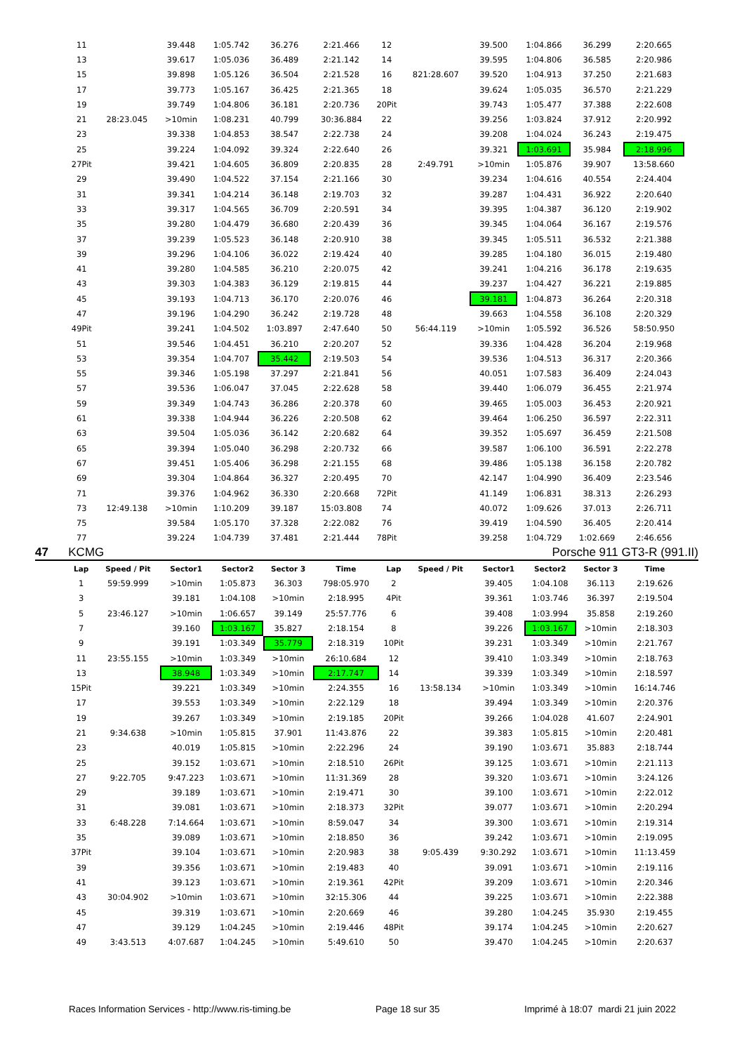| 11 | | 39.448 | 1:05.742 | 36.276 | 2:21.466 | 12 | | 39.500 | 1:04.866 | 36.299 | 2:20.665 |
| 13 | | 39.617 | 1:05.036 | 36.489 | 2:21.142 | 14 | | 39.595 | 1:04.806 | 36.585 | 2:20.986 |
| 15 | | 39.898 | 1:05.126 | 36.504 | 2:21.528 | 16 | 821:28.607 | 39.520 | 1:04.913 | 37.250 | 2:21.683 |
| 17 | | 39.773 | 1:05.167 | 36.425 | 2:21.365 | 18 | | 39.624 | 1:05.035 | 36.570 | 2:21.229 |
| 19 | | 39.749 | 1:04.806 | 36.181 | 2:20.736 | 20Pit | | 39.743 | 1:05.477 | 37.388 | 2:22.608 |
| 21 | 28:23.045 | >10min | 1:08.231 | 40.799 | 30:36.884 | 22 | | 39.256 | 1:03.824 | 37.912 | 2:20.992 |
| 23 | | 39.338 | 1:04.853 | 38.547 | 2:22.738 | 24 | | 39.208 | 1:04.024 | 36.243 | 2:19.475 |
| 25 | | 39.224 | 1:04.092 | 39.324 | 2:22.640 | 26 | | 39.321 | 1:03.691 | 35.984 | 2:18.996 |
| 27Pit | | 39.421 | 1:04.605 | 36.809 | 2:20.835 | 28 | 2:49.791 | >10min | 1:05.876 | 39.907 | 13:58.660 |
| 29 | | 39.490 | 1:04.522 | 37.154 | 2:21.166 | 30 | | 39.234 | 1:04.616 | 40.554 | 2:24.404 |
| 31 | | 39.341 | 1:04.214 | 36.148 | 2:19.703 | 32 | | 39.287 | 1:04.431 | 36.922 | 2:20.640 |
| 33 | | 39.317 | 1:04.565 | 36.709 | 2:20.591 | 34 | | 39.395 | 1:04.387 | 36.120 | 2:19.902 |
| 35 | | 39.280 | 1:04.479 | 36.680 | 2:20.439 | 36 | | 39.345 | 1:04.064 | 36.167 | 2:19.576 |
| 37 | | 39.239 | 1:05.523 | 36.148 | 2:20.910 | 38 | | 39.345 | 1:05.511 | 36.532 | 2:21.388 |
| 39 | | 39.296 | 1:04.106 | 36.022 | 2:19.424 | 40 | | 39.285 | 1:04.180 | 36.015 | 2:19.480 |
| 41 | | 39.280 | 1:04.585 | 36.210 | 2:20.075 | 42 | | 39.241 | 1:04.216 | 36.178 | 2:19.635 |
| 43 | | 39.303 | 1:04.383 | 36.129 | 2:19.815 | 44 | | 39.237 | 1:04.427 | 36.221 | 2:19.885 |
| 45 | | 39.193 | 1:04.713 | 36.170 | 2:20.076 | 46 | | 39.181 | 1:04.873 | 36.264 | 2:20.318 |
| 47 | | 39.196 | 1:04.290 | 36.242 | 2:19.728 | 48 | | 39.663 | 1:04.558 | 36.108 | 2:20.329 |
| 49Pit | | 39.241 | 1:04.502 | 1:03.897 | 2:47.640 | 50 | 56:44.119 | >10min | 1:05.592 | 36.526 | 58:50.950 |
| 51 | | 39.546 | 1:04.451 | 36.210 | 2:20.207 | 52 | | 39.336 | 1:04.428 | 36.204 | 2:19.968 |
| 53 | | 39.354 | 1:04.707 | 35.442 | 2:19.503 | 54 | | 39.536 | 1:04.513 | 36.317 | 2:20.366 |
| 55 | | 39.346 | 1:05.198 | 37.297 | 2:21.841 | 56 | | 40.051 | 1:07.583 | 36.409 | 2:24.043 |
| 57 | | 39.536 | 1:06.047 | 37.045 | 2:22.628 | 58 | | 39.440 | 1:06.079 | 36.455 | 2:21.974 |
| 59 | | 39.349 | 1:04.743 | 36.286 | 2:20.378 | 60 | | 39.465 | 1:05.003 | 36.453 | 2:20.921 |
| 61 | | 39.338 | 1:04.944 | 36.226 | 2:20.508 | 62 | | 39.464 | 1:06.250 | 36.597 | 2:22.311 |
| 63 | | 39.504 | 1:05.036 | 36.142 | 2:20.682 | 64 | | 39.352 | 1:05.697 | 36.459 | 2:21.508 |
| 65 | | 39.394 | 1:05.040 | 36.298 | 2:20.732 | 66 | | 39.587 | 1:06.100 | 36.591 | 2:22.278 |
| 67 | | 39.451 | 1:05.406 | 36.298 | 2:21.155 | 68 | | 39.486 | 1:05.138 | 36.158 | 2:20.782 |
| 69 | | 39.304 | 1:04.864 | 36.327 | 2:20.495 | 70 | | 42.147 | 1:04.990 | 36.409 | 2:23.546 |
| 71 | | 39.376 | 1:04.962 | 36.330 | 2:20.668 | 72Pit | | 41.149 | 1:06.831 | 38.313 | 2:26.293 |
| 73 | 12:49.138 | >10min | 1:10.209 | 39.187 | 15:03.808 | 74 | | 40.072 | 1:09.626 | 37.013 | 2:26.711 |
| 75 | | 39.584 | 1:05.170 | 37.328 | 2:22.082 | 76 | | 39.419 | 1:04.590 | 36.405 | 2:20.414 |
| 77 | | 39.224 | 1:04.739 | 37.481 | 2:21.444 | 78Pit | | 39.258 | 1:04.729 | 1:02.669 | 2:46.656 |
47 KCMG Porsche 911 GT3-R (991.II)
| Lap | Speed / Pit | Sector1 | Sector2 | Sector 3 | Time | Lap | Speed / Pit | Sector1 | Sector2 | Sector 3 | Time |
| --- | --- | --- | --- | --- | --- | --- | --- | --- | --- | --- | --- |
| 1 | 59:59.999 | >10min | 1:05.873 | 36.303 | 798:05.970 | 2 | | 39.405 | 1:04.108 | 36.113 | 2:19.626 |
| 3 | | 39.181 | 1:04.108 | >10min | 2:18.995 | 4Pit | | 39.361 | 1:03.746 | 36.397 | 2:19.504 |
| 5 | 23:46.127 | >10min | 1:06.657 | 39.149 | 25:57.776 | 6 | | 39.408 | 1:03.994 | 35.858 | 2:19.260 |
| 7 | | 39.160 | 1:03.167 | 35.827 | 2:18.154 | 8 | | 39.226 | 1:03.167 | >10min | 2:18.303 |
| 9 | | 39.191 | 1:03.349 | 35.779 | 2:18.319 | 10Pit | | 39.231 | 1:03.349 | >10min | 2:21.767 |
| 11 | 23:55.155 | >10min | 1:03.349 | >10min | 26:10.684 | 12 | | 39.410 | 1:03.349 | >10min | 2:18.763 |
| 13 | | 38.948 | 1:03.349 | >10min | 2:17.747 | 14 | | 39.339 | 1:03.349 | >10min | 2:18.597 |
| 15Pit | | 39.221 | 1:03.349 | >10min | 2:24.355 | 16 | 13:58.134 | >10min | 1:03.349 | >10min | 16:14.746 |
| 17 | | 39.553 | 1:03.349 | >10min | 2:22.129 | 18 | | 39.494 | 1:03.349 | >10min | 2:20.376 |
| 19 | | 39.267 | 1:03.349 | >10min | 2:19.185 | 20Pit | | 39.266 | 1:04.028 | 41.607 | 2:24.901 |
| 21 | 9:34.638 | >10min | 1:05.815 | 37.901 | 11:43.876 | 22 | | 39.383 | 1:05.815 | >10min | 2:20.481 |
| 23 | | 40.019 | 1:05.815 | >10min | 2:22.296 | 24 | | 39.190 | 1:03.671 | 35.883 | 2:18.744 |
| 25 | | 39.152 | 1:03.671 | >10min | 2:18.510 | 26Pit | | 39.125 | 1:03.671 | >10min | 2:21.113 |
| 27 | 9:22.705 | 9:47.223 | 1:03.671 | >10min | 11:31.369 | 28 | | 39.320 | 1:03.671 | >10min | 3:24.126 |
| 29 | | 39.189 | 1:03.671 | >10min | 2:19.471 | 30 | | 39.100 | 1:03.671 | >10min | 2:22.012 |
| 31 | | 39.081 | 1:03.671 | >10min | 2:18.373 | 32Pit | | 39.077 | 1:03.671 | >10min | 2:20.294 |
| 33 | 6:48.228 | 7:14.664 | 1:03.671 | >10min | 8:59.047 | 34 | | 39.300 | 1:03.671 | >10min | 2:19.314 |
| 35 | | 39.089 | 1:03.671 | >10min | 2:18.850 | 36 | | 39.242 | 1:03.671 | >10min | 2:19.095 |
| 37Pit | | 39.104 | 1:03.671 | >10min | 2:20.983 | 38 | 9:05.439 | 9:30.292 | 1:03.671 | >10min | 11:13.459 |
| 39 | | 39.356 | 1:03.671 | >10min | 2:19.483 | 40 | | 39.091 | 1:03.671 | >10min | 2:19.116 |
| 41 | | 39.123 | 1:03.671 | >10min | 2:19.361 | 42Pit | | 39.209 | 1:03.671 | >10min | 2:20.346 |
| 43 | 30:04.902 | >10min | 1:03.671 | >10min | 32:15.306 | 44 | | 39.225 | 1:03.671 | >10min | 2:22.388 |
| 45 | | 39.319 | 1:03.671 | >10min | 2:20.669 | 46 | | 39.280 | 1:04.245 | 35.930 | 2:19.455 |
| 47 | | 39.129 | 1:04.245 | >10min | 2:19.446 | 48Pit | | 39.174 | 1:04.245 | >10min | 2:20.627 |
| 49 | 3:43.513 | 4:07.687 | 1:04.245 | >10min | 5:49.610 | 50 | | 39.470 | 1:04.245 | >10min | 2:20.637 |
Races Information Services - http://www.ris-timing.be Page 18 sur 35 Imprimé à 18:07 mardi 21 juin 2022